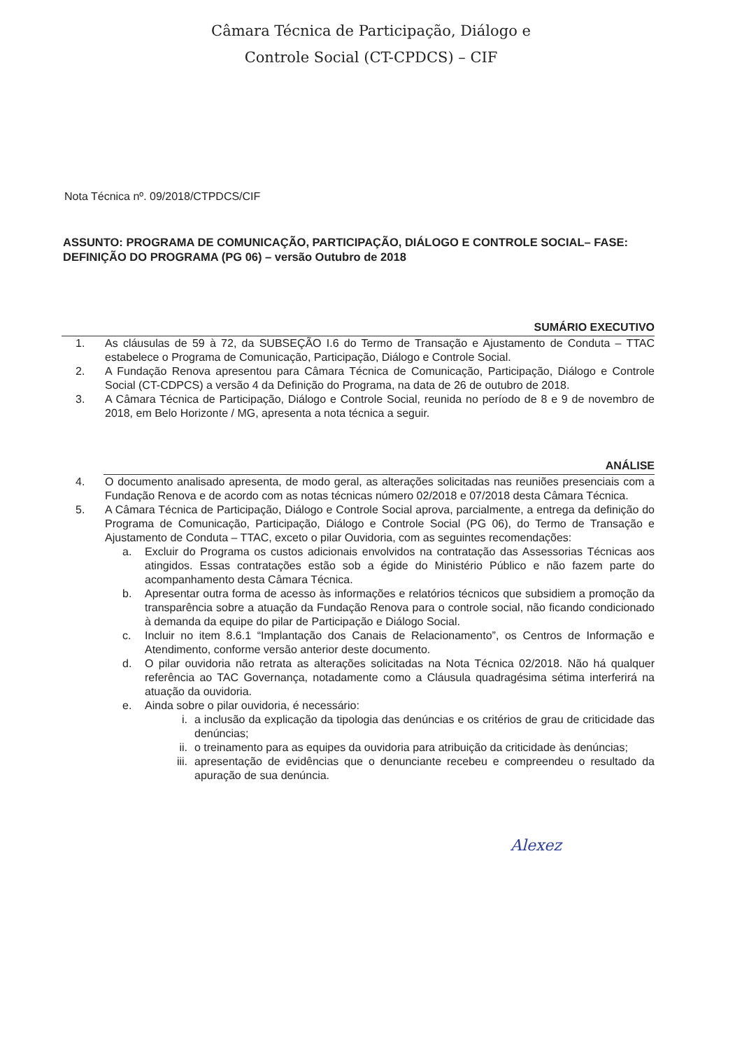Câmara Técnica de Participação, Diálogo e
Controle Social (CT-CPDCS) – CIF
Nota Técnica nº. 09/2018/CTPDCS/CIF
ASSUNTO: PROGRAMA DE COMUNICAÇÃO, PARTICIPAÇÃO, DIÁLOGO E CONTROLE SOCIAL– FASE: DEFINIÇÃO DO PROGRAMA (PG 06) – versão Outubro de 2018
SUMÁRIO EXECUTIVO
1. As cláusulas de 59 à 72, da SUBSEÇÃO I.6 do Termo de Transação e Ajustamento de Conduta – TTAC estabelece o Programa de Comunicação, Participação, Diálogo e Controle Social.
2. A Fundação Renova apresentou para Câmara Técnica de Comunicação, Participação, Diálogo e Controle Social (CT-CDPCS) a versão 4 da Definição do Programa, na data de 26 de outubro de 2018.
3. A Câmara Técnica de Participação, Diálogo e Controle Social, reunida no período de 8 e 9 de novembro de 2018, em Belo Horizonte / MG, apresenta a nota técnica a seguir.
ANÁLISE
4. O documento analisado apresenta, de modo geral, as alterações solicitadas nas reuniões presenciais com a Fundação Renova e de acordo com as notas técnicas número 02/2018 e 07/2018 desta Câmara Técnica.
5. A Câmara Técnica de Participação, Diálogo e Controle Social aprova, parcialmente, a entrega da definição do Programa de Comunicação, Participação, Diálogo e Controle Social (PG 06), do Termo de Transação e Ajustamento de Conduta – TTAC, exceto o pilar Ouvidoria, com as seguintes recomendações:
a. Excluir do Programa os custos adicionais envolvidos na contratação das Assessorias Técnicas aos atingidos. Essas contratações estão sob a égide do Ministério Público e não fazem parte do acompanhamento desta Câmara Técnica.
b. Apresentar outra forma de acesso às informações e relatórios técnicos que subsidiem a promoção da transparência sobre a atuação da Fundação Renova para o controle social, não ficando condicionado à demanda da equipe do pilar de Participação e Diálogo Social.
c. Incluir no item 8.6.1 “Implantação dos Canais de Relacionamento”, os Centros de Informação e Atendimento, conforme versão anterior deste documento.
d. O pilar ouvidoria não retrata as alterações solicitadas na Nota Técnica 02/2018. Não há qualquer referência ao TAC Governança, notadamente como a Cláusula quadragésima sétima interferirá na atuação da ouvidoria.
e. Ainda sobre o pilar ouvidoria, é necessário:
i. a inclusão da explicação da tipologia das denúncias e os critérios de grau de criticidade das denúncias;
ii. o treinamento para as equipes da ouvidoria para atribuição da criticidade às denúncias;
iii. apresentação de evidências que o denunciante recebeu e compreendeu o resultado da apuração de sua denúncia.
Alexez